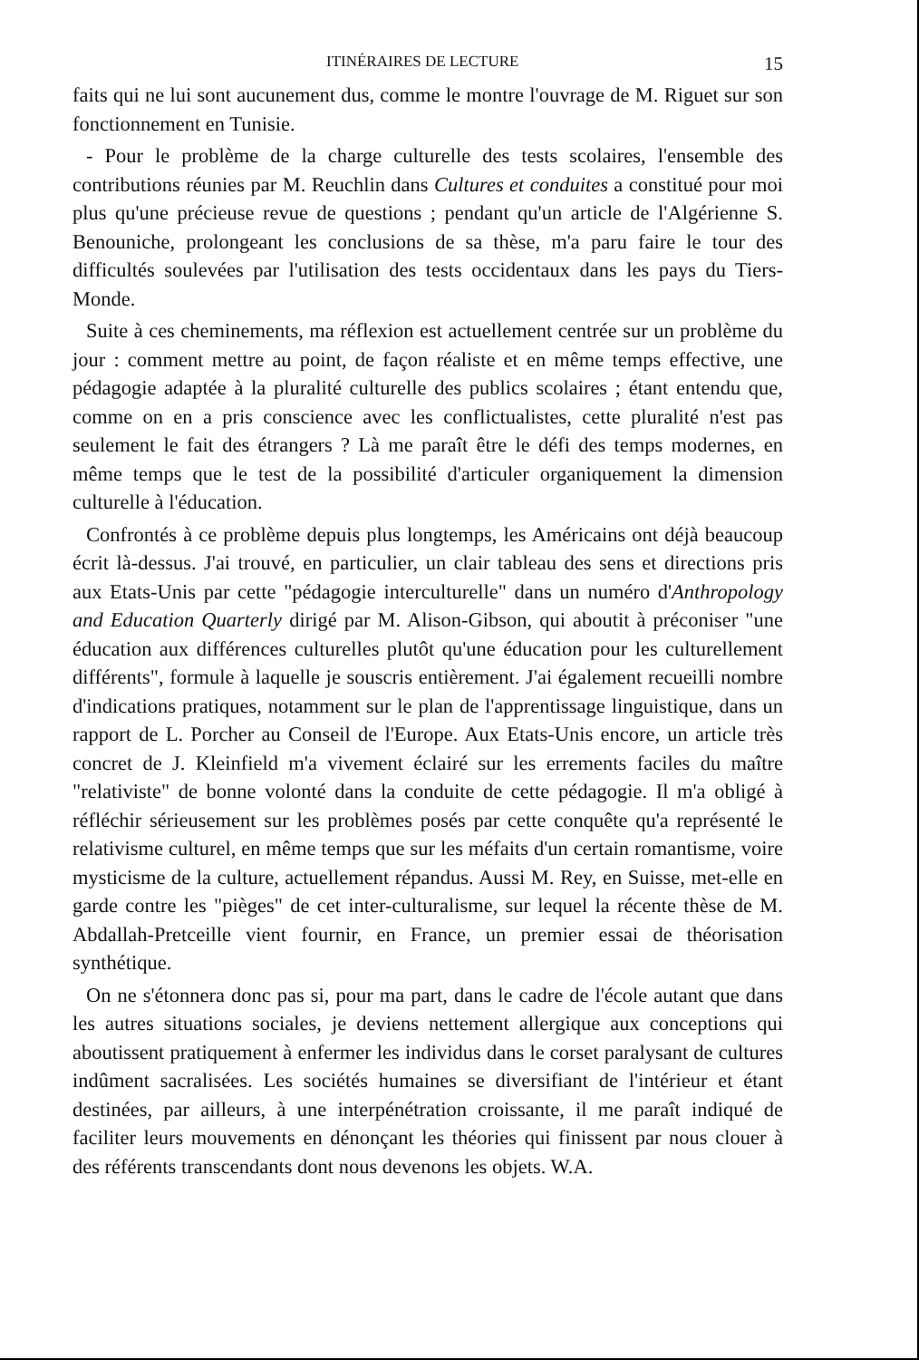ITINÉRAIRES DE LECTURE 15
faits qui ne lui sont aucunement dus, comme le montre l'ouvrage de M. Riguet sur son fonctionnement en Tunisie.
- Pour le problème de la charge culturelle des tests scolaires, l'ensemble des contributions réunies par M. Reuchlin dans Cultures et conduites a constitué pour moi plus qu'une précieuse revue de questions ; pendant qu'un article de l'Algérienne S. Benouniche, prolongeant les conclusions de sa thèse, m'a paru faire le tour des difficultés soulevées par l'utilisation des tests occidentaux dans les pays du Tiers-Monde.
Suite à ces cheminements, ma réflexion est actuellement centrée sur un problème du jour : comment mettre au point, de façon réaliste et en même temps effective, une pédagogie adaptée à la pluralité culturelle des publics scolaires ; étant entendu que, comme on en a pris conscience avec les conflictualistes, cette pluralité n'est pas seulement le fait des étrangers ? Là me paraît être le défi des temps modernes, en même temps que le test de la possibilité d'articuler organiquement la dimension culturelle à l'éducation.
Confrontés à ce problème depuis plus longtemps, les Américains ont déjà beaucoup écrit là-dessus. J'ai trouvé, en particulier, un clair tableau des sens et directions pris aux Etats-Unis par cette "pédagogie interculturelle" dans un numéro d'Anthropology and Education Quarterly dirigé par M. Alison-Gibson, qui aboutit à préconiser "une éducation aux différences culturelles plutôt qu'une éducation pour les culturellement différents", formule à laquelle je souscris entièrement. J'ai également recueilli nombre d'indications pratiques, notamment sur le plan de l'apprentissage linguistique, dans un rapport de L. Porcher au Conseil de l'Europe. Aux Etats-Unis encore, un article très concret de J. Kleinfield m'a vivement éclairé sur les errements faciles du maître "relativiste" de bonne volonté dans la conduite de cette pédagogie. Il m'a obligé à réfléchir sérieusement sur les problèmes posés par cette conquête qu'a représenté le relativisme culturel, en même temps que sur les méfaits d'un certain romantisme, voire mysticisme de la culture, actuellement répandus. Aussi M. Rey, en Suisse, met-elle en garde contre les "pièges" de cet inter-culturalisme, sur lequel la récente thèse de M. Abdallah-Pretceille vient fournir, en France, un premier essai de théorisation synthétique.
On ne s'étonnera donc pas si, pour ma part, dans le cadre de l'école autant que dans les autres situations sociales, je deviens nettement allergique aux conceptions qui aboutissent pratiquement à enfermer les individus dans le corset paralysant de cultures indûment sacralisées. Les sociétés humaines se diversifiant de l'intérieur et étant destinées, par ailleurs, à une interpénétration croissante, il me paraît indiqué de faciliter leurs mouvements en dénonçant les théories qui finissent par nous clouer à des référents transcendants dont nous devenons les objets. W.A.